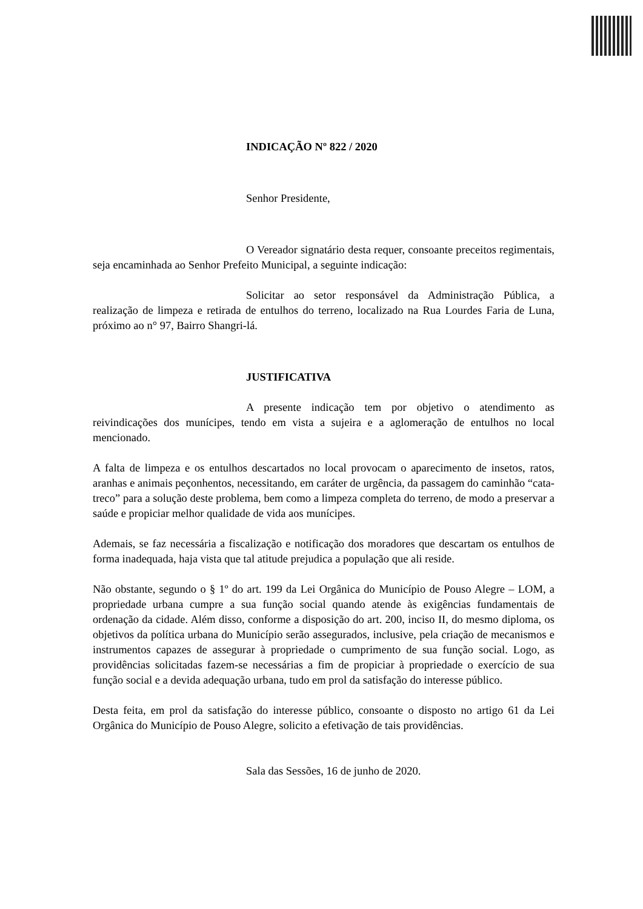INDICAÇÃO Nº 822 / 2020
Senhor Presidente,
O Vereador signatário desta requer, consoante preceitos regimentais, seja encaminhada ao Senhor Prefeito Municipal, a seguinte indicação:
Solicitar ao setor responsável da Administração Pública, a realização de limpeza e retirada de entulhos do terreno, localizado na Rua Lourdes Faria de Luna, próximo ao n° 97, Bairro Shangri-lá.
JUSTIFICATIVA
A presente indicação tem por objetivo o atendimento as reivindicações dos munícipes, tendo em vista a sujeira e a aglomeração de entulhos no local mencionado.
A falta de limpeza e os entulhos descartados no local provocam o aparecimento de insetos, ratos, aranhas e animais peçonhentos, necessitando, em caráter de urgência, da passagem do caminhão “cata-treco” para a solução deste problema, bem como a limpeza completa do terreno, de modo a preservar a saúde e propiciar melhor qualidade de vida aos munícipes.
Ademais, se faz necessária a fiscalização e notificação dos moradores que descartam os entulhos de forma inadequada, haja vista que tal atitude prejudica a população que ali reside.
Não obstante, segundo o § 1º do art. 199 da Lei Orgânica do Município de Pouso Alegre – LOM, a propriedade urbana cumpre a sua função social quando atende às exigências fundamentais de ordenação da cidade. Além disso, conforme a disposição do art. 200, inciso II, do mesmo diploma, os objetivos da política urbana do Município serão assegurados, inclusive, pela criação de mecanismos e instrumentos capazes de assegurar à propriedade o cumprimento de sua função social. Logo, as providências solicitadas fazem-se necessárias a fim de propiciar à propriedade o exercício de sua função social e a devida adequação urbana, tudo em prol da satisfação do interesse público.
Desta feita, em prol da satisfação do interesse público, consoante o disposto no artigo 61 da Lei Orgânica do Município de Pouso Alegre, solicito a efetivação de tais providências.
Sala das Sessões, 16 de junho de 2020.